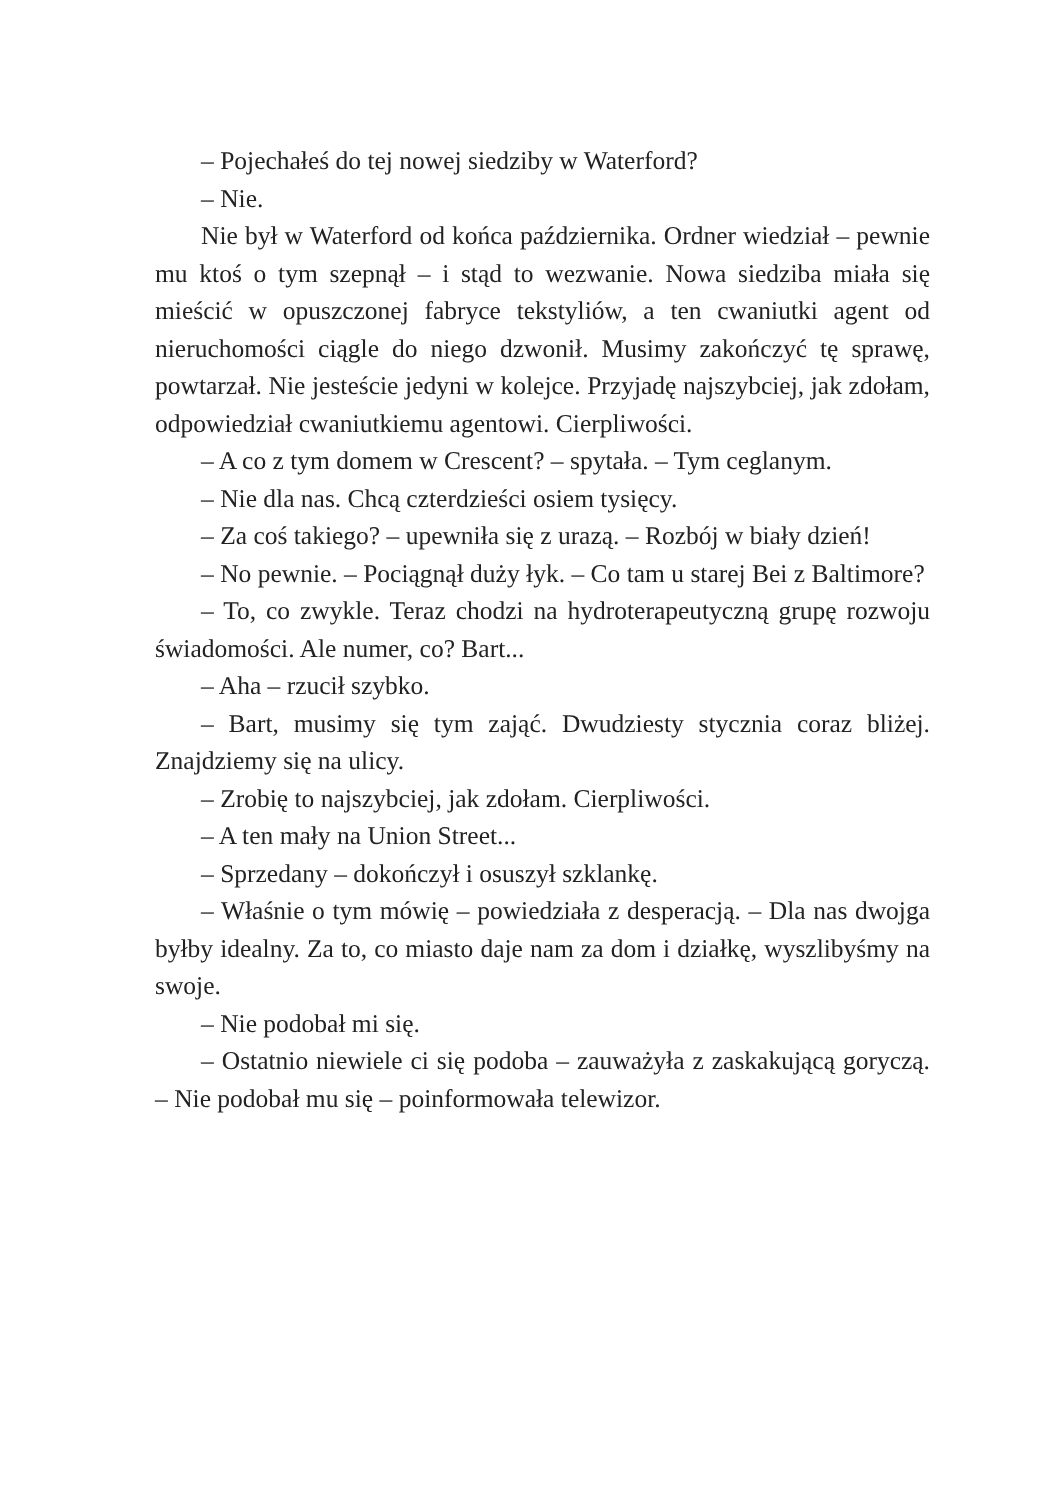– Pojechałeś do tej nowej siedziby w Waterford?
– Nie.
Nie był w Waterford od końca października. Ordner wiedział – pewnie mu ktoś o tym szepnął – i stąd to wezwanie. Nowa siedziba miała się mieścić w opuszczonej fabryce tekstyliów, a ten cwaniutki agent od nieruchomości ciągle do niego dzwonił. Musimy zakończyć tę sprawę, powtarzał. Nie jesteście jedyni w kolejce. Przyjadę najszybciej, jak zdołam, odpowiedział cwaniutkiemu agentowi. Cierpliwości.
– A co z tym domem w Crescent? – spytała. – Tym ceglanym.
– Nie dla nas. Chcą czterdzieści osiem tysięcy.
– Za coś takiego? – upewniła się z urazą. – Rozbój w biały dzień!
– No pewnie. – Pociągnął duży łyk. – Co tam u starej Bei z Baltimore?
– To, co zwykle. Teraz chodzi na hydroterapeutyczną grupę rozwoju świadomości. Ale numer, co? Bart...
– Aha – rzucił szybko.
– Bart, musimy się tym zająć. Dwudziesty stycznia coraz bliżej. Znajdziemy się na ulicy.
– Zrobię to najszybciej, jak zdołam. Cierpliwości.
– A ten mały na Union Street...
– Sprzedany – dokończył i osuszył szklankę.
– Właśnie o tym mówię – powiedziała z desperacją. – Dla nas dwojga byłby idealny. Za to, co miasto daje nam za dom i działkę, wyszlibyśmy na swoje.
– Nie podobał mi się.
– Ostatnio niewiele ci się podoba – zauważyła z zaskakującą goryczą. – Nie podobał mu się – poinformowała telewizor.